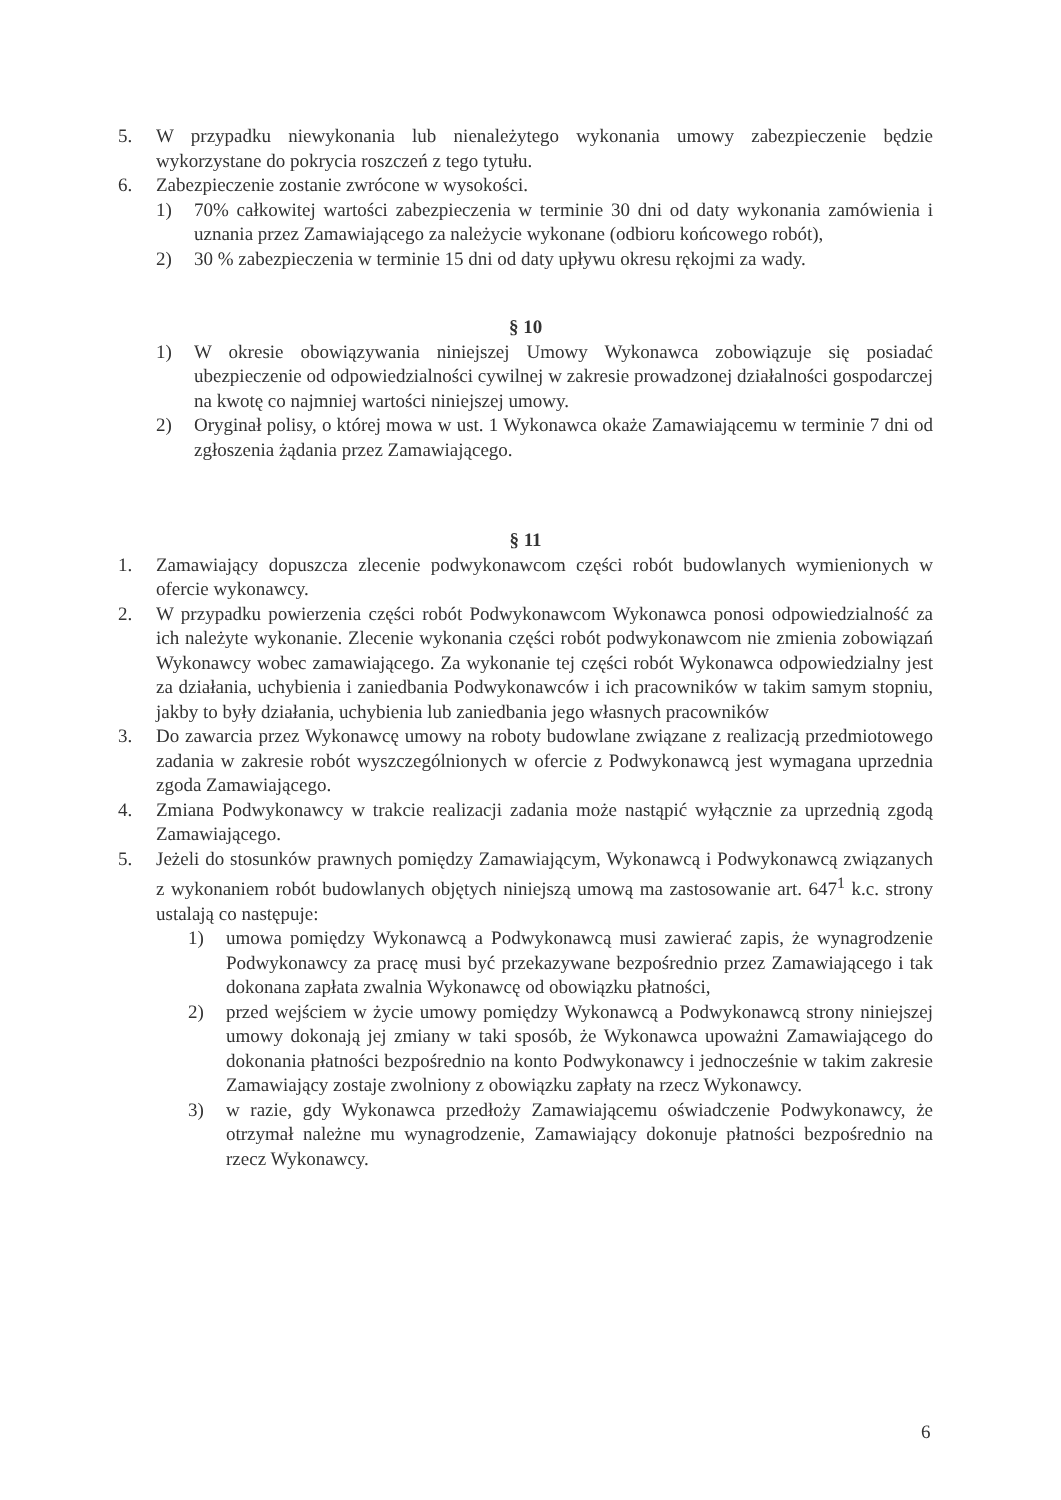5. W przypadku niewykonania lub nienależytego wykonania umowy zabezpieczenie będzie wykorzystane do pokrycia roszczeń z tego tytułu.
6. Zabezpieczenie zostanie zwrócone w wysokości.
1) 70% całkowitej wartości zabezpieczenia w terminie 30 dni od daty wykonania zamówienia i uznania przez Zamawiającego za należycie wykonane (odbioru końcowego robót),
2) 30 % zabezpieczenia w terminie 15 dni od daty upływu okresu rękojmi za wady.
§ 10
1) W okresie obowiązywania niniejszej Umowy Wykonawca zobowiązuje się posiadać ubezpieczenie od odpowiedzialności cywilnej w zakresie prowadzonej działalności gospodarczej na kwotę co najmniej wartości niniejszej umowy.
2) Oryginał polisy, o której mowa w ust. 1 Wykonawca okaże Zamawiającemu w terminie 7 dni od zgłoszenia żądania przez Zamawiającego.
§ 11
1. Zamawiający dopuszcza zlecenie podwykonawcom części robót budowlanych wymienionych w ofercie wykonawcy.
2. W przypadku powierzenia części robót Podwykonawcom Wykonawca ponosi odpowiedzialność za ich należyte wykonanie. Zlecenie wykonania części robót podwykonawcom nie zmienia zobowiązań Wykonawcy wobec zamawiającego. Za wykonanie tej części robót Wykonawca odpowiedzialny jest za działania, uchybienia i zaniedbania Podwykonawców i ich pracowników w takim samym stopniu, jakby to były działania, uchybienia lub zaniedbania jego własnych pracowników
3. Do zawarcia przez Wykonawcę umowy na roboty budowlane związane z realizacją przedmiotowego zadania w zakresie robót wyszczególnionych w ofercie z Podwykonawcą jest wymagana uprzednia zgoda Zamawiającego.
4. Zmiana Podwykonawcy w trakcie realizacji zadania może nastąpić wyłącznie za uprzednią zgodą Zamawiającego.
5. Jeżeli do stosunków prawnych pomiędzy Zamawiającym, Wykonawcą i Podwykonawcą związanych z wykonaniem robót budowlanych objętych niniejszą umową ma zastosowanie art. 647<sup>1</sup> k.c. strony ustalają co następuje:
1) umowa pomiędzy Wykonawcą a Podwykonawcą musi zawierać zapis, że wynagrodzenie Podwykonawcy za pracę musi być przekazywane bezpośrednio przez Zamawiającego i tak dokonana zapłata zwalnia Wykonawcę od obowiązku płatności,
2) przed wejściem w życie umowy pomiędzy Wykonawcą a Podwykonawcą strony niniejszej umowy dokonają jej zmiany w taki sposób, że Wykonawca upoważni Zamawiającego do dokonania płatności bezpośrednio na konto Podwykonawcy i jednocześnie w takim zakresie Zamawiający zostaje zwolniony z obowiązku zapłaty na rzecz Wykonawcy.
3) w razie, gdy Wykonawca przedłoży Zamawiającemu oświadczenie Podwykonawcy, że otrzymał należne mu wynagrodzenie, Zamawiający dokonuje płatności bezpośrednio na rzecz Wykonawcy.
6